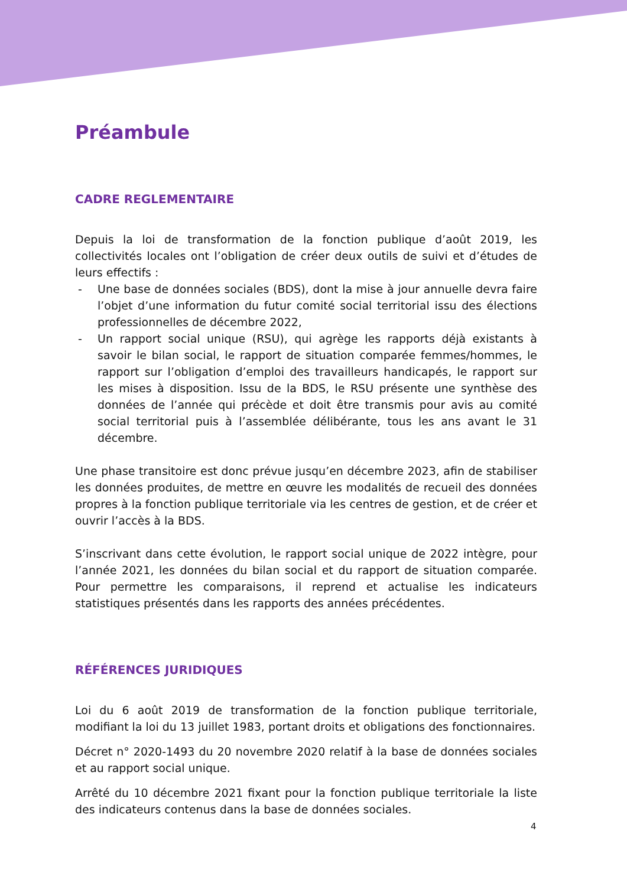Préambule
CADRE REGLEMENTAIRE
Depuis la loi de transformation de la fonction publique d’août 2019, les collectivités locales ont l’obligation de créer deux outils de suivi et d’études de leurs effectifs :
- Une base de données sociales (BDS), dont la mise à jour annuelle devra faire l’objet d’une information du futur comité social territorial issu des élections professionnelles de décembre 2022,
- Un rapport social unique (RSU), qui agrège les rapports déjà existants à savoir le bilan social, le rapport de situation comparée femmes/hommes, le rapport sur l’obligation d’emploi des travailleurs handicapés, le rapport sur les mises à disposition. Issu de la BDS, le RSU présente une synthèse des données de l’année qui précède et doit être transmis pour avis au comité social territorial puis à l’assemblée délibérante, tous les ans avant le 31 décembre.
Une phase transitoire est donc prévue jusqu’en décembre 2023, afin de stabiliser les données produites, de mettre en œuvre les modalités de recueil des données propres à la fonction publique territoriale via les centres de gestion, et de créer et ouvrir l’accès à la BDS.
S’inscrivant dans cette évolution, le rapport social unique de 2022 intègre, pour l’année 2021, les données du bilan social et du rapport de situation comparée. Pour permettre les comparaisons, il reprend et actualise les indicateurs statistiques présentés dans les rapports des années précédentes.
RÉFÉRENCES JURIDIQUES
Loi du 6 août 2019 de transformation de la fonction publique territoriale, modifiant la loi du 13 juillet 1983, portant droits et obligations des fonctionnaires.
Décret n° 2020-1493 du 20 novembre 2020 relatif à la base de données sociales et au rapport social unique.
Arrêté du 10 décembre 2021 fixant pour la fonction publique territoriale la liste des indicateurs contenus dans la base de données sociales.
4